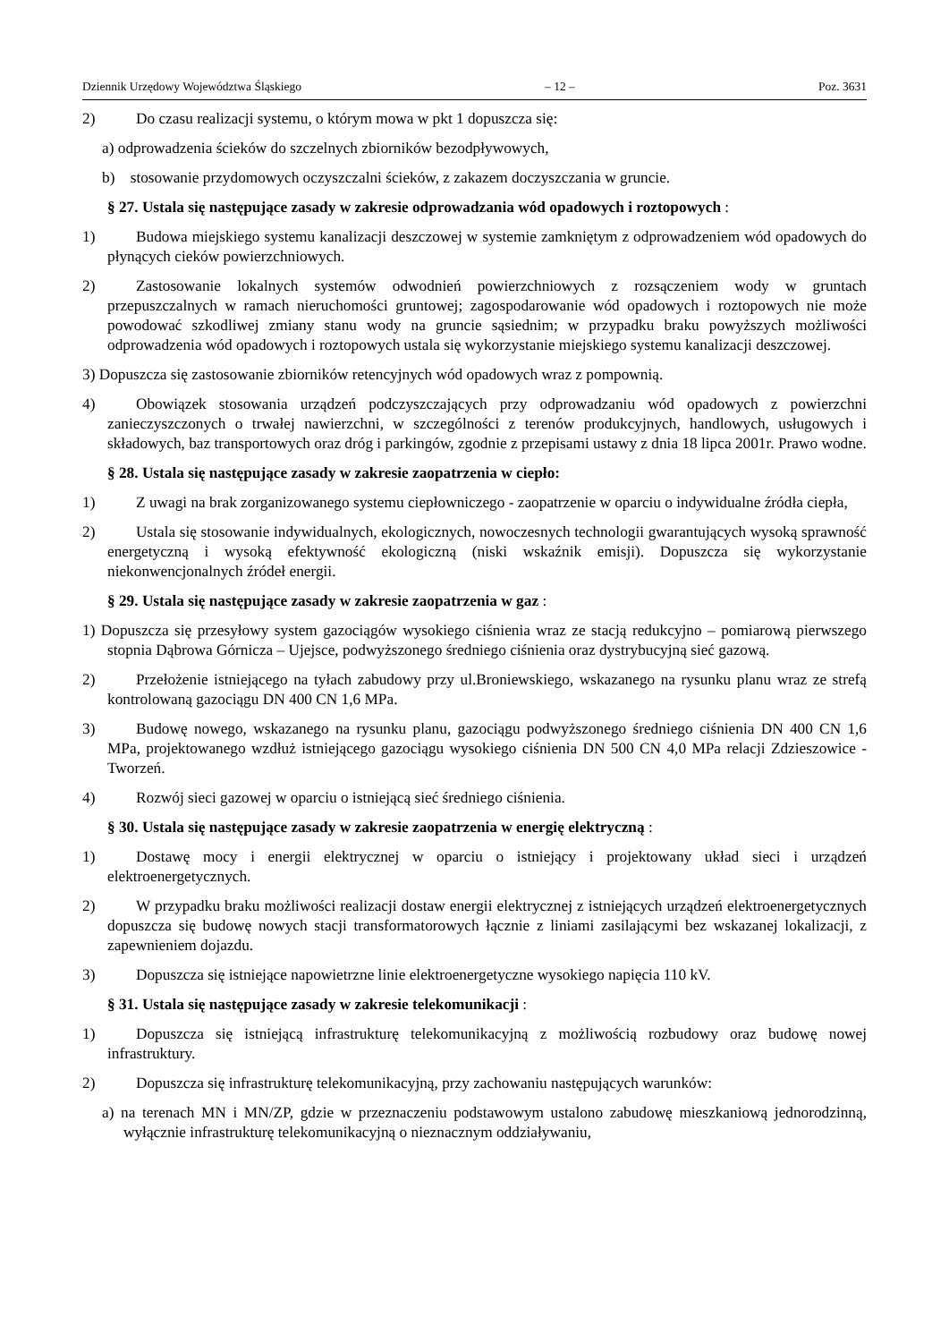Dziennik Urzędowy Województwa Śląskiego – 12 – Poz. 3631
2) Do czasu realizacji systemu, o którym mowa w pkt 1 dopuszcza się:
a) odprowadzenia ścieków do szczelnych zbiorników bezodpływowych,
b) stosowanie przydomowych oczyszczalni ścieków, z zakazem doczyszczania w gruncie.
§ 27. Ustala się następujące zasady w zakresie odprowadzania wód opadowych i roztopowych :
1) Budowa miejskiego systemu kanalizacji deszczowej w systemie zamkniętym z odprowadzeniem wód opadowych do płynących cieków powierzchniowych.
2) Zastosowanie lokalnych systemów odwodnień powierzchniowych z rozsączeniem wody w gruntach przepuszczalnych w ramach nieruchomości gruntowej; zagospodarowanie wód opadowych i roztopowych nie może powodować szkodliwej zmiany stanu wody na gruncie sąsiednim; w przypadku braku powyższych możliwości odprowadzenia wód opadowych i roztopowych ustala się wykorzystanie miejskiego systemu kanalizacji deszczowej.
3) Dopuszcza się zastosowanie zbiorników retencyjnych wód opadowych wraz z pompownią.
4) Obowiązek stosowania urządzeń podczyszczających przy odprowadzaniu wód opadowych z powierzchni zanieczyszczonych o trwałej nawierzchni, w szczególności z terenów produkcyjnych, handlowych, usługowych i składowych, baz transportowych oraz dróg i parkingów, zgodnie z przepisami ustawy z dnia 18 lipca 2001r. Prawo wodne.
§ 28. Ustala się następujące zasady w zakresie zaopatrzenia w ciepło:
1) Z uwagi na brak zorganizowanego systemu ciepłowniczego - zaopatrzenie w oparciu o indywidualne źródła ciepła,
2) Ustala się stosowanie indywidualnych, ekologicznych, nowoczesnych technologii gwarantujących wysoką sprawność energetyczną i wysoką efektywność ekologiczną (niski wskaźnik emisji). Dopuszcza się wykorzystanie niekonwencjonalnych źródeł energii.
§ 29. Ustala się następujące zasady w zakresie zaopatrzenia w gaz :
1) Dopuszcza się przesyłowy system gazociągów wysokiego ciśnienia wraz ze stacją redukcyjno – pomiarową pierwszego stopnia Dąbrowa Górnicza – Ujejsce, podwyższonego średniego ciśnienia oraz dystrybucyjną sieć gazową.
2) Przełożenie istniejącego na tyłach zabudowy przy ul.Broniewskiego, wskazanego na rysunku planu wraz ze strefą kontrolowaną gazociągu DN 400 CN 1,6 MPa.
3) Budowę nowego, wskazanego na rysunku planu, gazociągu podwyższonego średniego ciśnienia DN 400 CN 1,6 MPa, projektowanego wzdłuż istniejącego gazociągu wysokiego ciśnienia DN 500 CN 4,0 MPa relacji Zdzieszowice - Tworzeń.
4) Rozwój sieci gazowej w oparciu o istniejącą sieć średniego ciśnienia.
§ 30. Ustala się następujące zasady w zakresie zaopatrzenia w energię elektryczną :
1) Dostawę mocy i energii elektrycznej w oparciu o istniejący i projektowany układ sieci i urządzeń elektroenergetycznych.
2) W przypadku braku możliwości realizacji dostaw energii elektrycznej z istniejących urządzeń elektroenergetycznych dopuszcza się budowę nowych stacji transformatorowych łącznie z liniami zasilającymi bez wskazanej lokalizacji, z zapewnieniem dojazdu.
3) Dopuszcza się istniejące napowietrzne linie elektroenergetyczne wysokiego napięcia 110 kV.
§ 31. Ustala się następujące zasady w zakresie telekomunikacji :
1) Dopuszcza się istniejącą infrastrukturę telekomunikacyjną z możliwością rozbudowy oraz budowę nowej infrastruktury.
2) Dopuszcza się infrastrukturę telekomunikacyjną, przy zachowaniu następujących warunków:
a) na terenach MN i MN/ZP, gdzie w przeznaczeniu podstawowym ustalono zabudowę mieszkaniową jednorodzinną, wyłącznie infrastrukturę telekomunikacyjną o nieznacznym oddziaływaniu,